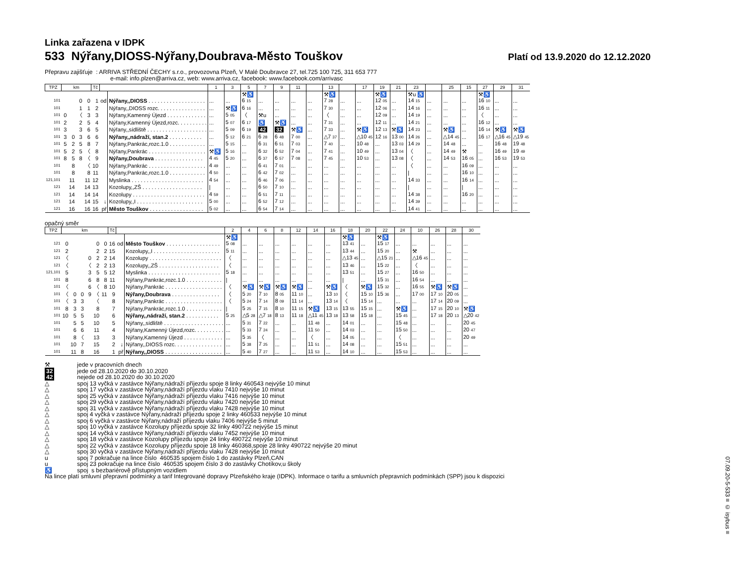07.09.20-5-533 ≡ © isybus ≡
Linka zařazena v IDPK
533 Nýřany,DIOSS-Nýřany,Doubrava-Město Touškov
Platí od 13.9.2020 do 12.12.2020
Přepravu zajišťuje : ARRIVA STŘEDNÍ ČECHY s.r.o., provozovna Plzeň, V Malé Doubravce 27, tel.725 100 725, 311 653 777
e-mail: info.plzen@arriva.cz, web: www.arriva.cz, facebook: www.facebook.com/arrivasc
| TPZ | km | | | | Tč | | | 1 | 3 | 5 | 7 | 9 | 11 | | 13 | | 17 | 19 | 21 | 23 | | 25 | 15 | 27 | 29 | 31 |
| --- | --- | --- | --- | --- | --- | --- | --- | --- | --- | --- | --- | --- | --- | --- | --- | --- | --- | --- | --- | --- | --- | --- | --- | --- | --- | --- |
| | | | | | | | | | | ⚒♿ | | | | | ⚒♿ | | | ⚒♿ | | ⚒u ♿ | | | | ⚒♿ | | |
| 101 | | | 0 | 0 | 1 | od | Nýřany,,DIOSS . . . . . . . . . . . . . . . . . . . | ... | ... | 6 15 | ... | ... | ... | ... | 7 28 | ... | ... | 12 05 | ... | 14 15 | ... | ... | ... | 16 10 | ... | ... |
| 101 | | | 1 | 1 | 2 | | Nýřany,,DIOSS rozc. . . . . . . . . . . . . . . . | ... | ⚒♿ | 6 16 | ... | ... | ... | ... | 7 30 | ... | ... | 12 06 | ... | 14 16 | ... | ... | ... | 16 11 | ... | ... |
| 101 | 0 | | 〈 | 3 | 3 | | Nýřany,Kamenný Újezd . . . . . . . . . . . . . | ... | 5 05 | 〈 | ⚒u | ... | ... | ... | 〈 | ... | ... | 12 09 | ... | 14 19 | ... | ... | ... | 〈 | ... | ... |
| 101 | 2 | | 2 | 5 | 4 | | Nýřany,Kamenný Újezd,rozc. . . . . . . . . . | ... | 5 07 | 6 17 | ♿ | ⚒♿ | ... | ... | 7 31 | ... | ... | 12 11 | ... | 14 21 | ... | ... | ... | 16 12 | ... | ... |
| 101 | 3 | | 3 | 6 | 5 | | Nýřany,,sídliště . . . . . . . . . . . . . . . . . . . . | ... | 5 09 | 6 19 | 42 | 32 | ⚒♿ | ... | 7 33 | ... | ⚒♿ | 12 13 | ⚒♿ | 14 23 | ... | ⚒♿ | ... | 16 14 | ⚒♿ | ⚒♿ |
| 101 | 3 | 0 | 3 | 6 | 6 | | Nýřany,,nádraží, stan.2 . . . . . . . . . . . | ... | 5 12 | 6 21 | 6 28 | 6 48 | 7 00 | ... | △7 37 | ... | △10 45 | 12 16 | 13 00 | 14 26 | ... | △14 45 | ... | 16 17 | △16 45 | △19 45 |
| 101 | 5 | 2 | 5 | 8 | 7 | | Nýřany,Pankrác,rozc.1.0 . . . . . . . . . . . . | ... | 5 15 | ... | 6 31 | 6 51 | 7 03 | ... | 7 40 | ... | 10 48 | ... | 13 03 | 14 29 | ... | 14 48 | ... | ... | 16 48 | 19 48 |
| 101 | 5 | 2 | 5 | 〈 | 8 | | Nýřany,Pankrác . . . . . . . . . . . . . . . . . . . | ⚒♿ | 5 16 | ... | 6 32 | 6 52 | 7 04 | ... | 7 41 | ... | 10 49 | ... | 13 04 | 〈 | ... | 14 49 | ⚒ | ... | 16 49 | 19 49 |
| 101 | 8 | 5 | 8 | 〈 | 9 | | Nýřany,Doubrava . . . . . . . . . . . . . . . . | 4 45 | 5 20 | ... | 6 37 | 6 57 | 7 08 | ... | 7 45 | ... | 10 53 | ... | 13 08 | 〈 | ... | 14 53 | 16 05 | ... | 16 53 | 19 53 |
| 101 | | 8 | | 〈 | 10 | | Nýřany,Pankrác . . . . . . . . . . . . . . . . . . . | 4 49 | ... | ... | 6 41 | 7 01 | ... | ... | ... | ... | ... | ... | ... | 〈 | ... | ... | 16 09 | ... | ... | ... |
| 101 | | 8 | | 8 | 11 | | Nýřany,Pankrác,rozc.1.0 . . . . . . . . . . . . | 4 50 | ... | ... | 6 42 | 7 02 | ... | ... | ... | ... | ... | ... | ... | / | ... | ... | 16 10 | ... | ... | ... |
| 121,101 | | 11 | | 11 | 12 | | Myslinka . . . . . . . . . . . . . . . . . . . . . . . . | 4 54 | ... | ... | 6 46 | 7 06 | ... | ... | ... | ... | ... | ... | ... | 14 33 | ... | ... | 16 14 | ... | ... | ... |
| 121 | | 14 | | 14 | 13 | | Kozolupy,,ZŠ . . . . . . . . . . . . . . . . . . . . | / | ... | ... | 6 50 | 7 10 | ... | ... | ... | ... | ... | ... | ... | / | ... | ... | / | ... | ... | ... |
| 121 | | 14 | | 14 | 14 | | Kozolupy . . . . . . . . . . . . . . . . . . . . . . . . | 4 59 | ... | ... | 6 51 | 7 11 | ... | ... | ... | ... | ... | ... | ... | 14 38 | ... | ... | 16 20 | ... | ... | ... |
| 121 | | 14 | | 14 | 15 | ↓ | Kozolupy,,I . . . . . . . . . . . . . . . . . . . . . . | 5 00 | ... | ... | 6 52 | 7 12 | ... | ... | ... | ... | ... | ... | ... | 14 39 | ... | ... | ... | ... | ... | ... |
| 121 | | 16 | | 16 | 16 | př | Město Touškov . . . . . . . . . . . . . . . . . . | 5 02 | ... | ... | 6 54 | 7 14 | ... | ... | ... | ... | ... | ... | ... | 14 41 | ... | ... | ... | ... | ... | ... |
opačný směr
| TPZ | km | | | | | | Tč | | | 2 | 4 | 6 | 8 | 12 | 14 | 16 | 18 | 20 | 22 | 24 | 10 | 26 | 28 | 30 |
| --- | --- | --- | --- | --- | --- | --- | --- | --- | --- | --- | --- | --- | --- | --- | --- | --- | --- | --- | --- | --- | --- | --- | --- | --- |
| | | | | | | | | | | ⚒♿ | | | | | | | ⚒♿ | | ⚒♿ | | | | | |
| 121 | 0 | | | | 0 | 0 | 16 | od | Město Touškov . . . . . . . . . . . . . . . . . . | 5 08 | ... | ... | ... | ... | ... | ... | 13 41 | ... | 15 17 | ... | ... | ... | ... | ... |
| 121 | 2 | | | | 2 | 2 | 15 | | Kozolupy,,I . . . . . . . . . . . . . . . . . . . . . . | 5 11 | ... | ... | ... | ... | ... | ... | 13 44 | ... | 15 20 | ... | ⚒ | ... | ... | ... |
| 121 | 〈 | | | 0 | 2 | 2 | 14 | | Kozolupy . . . . . . . . . . . . . . . . . . . . . . . . | 〈 | ... | ... | ... | ... | ... | ... | △13 45 | ... | △15 21 | ... | △16 45 | ... | ... | ... |
| 121 | 〈 | | | 〈 | 2 | 2 | 13 | | Kozolupy,,ZŠ . . . . . . . . . . . . . . . . . . . . | 〈 | ... | ... | ... | ... | ... | ... | 13 46 | ... | 15 22 | ... | 〈 | ... | ... | ... |
| 121,101 | 5 | | | 3 | 5 | 5 | 12 | | Myslinka . . . . . . . . . . . . . . . . . . . . . . . . | 5 18 | ... | ... | ... | ... | ... | ... | 13 51 | ... | 15 27 | ... | 16 50 | ... | ... | ... |
| 101 | 8 | | | 6 | 8 | 8 | 11 | | Nýřany,Pankrác,rozc.1.0 . . . . . . . . . . . . | / | ... | ... | ... | ... | ... | ... | / | ... | 15 31 | ... | 16 54 | ... | ... | ... |
| 101 | 〈 | | | 6 | 〈 | 8 | 10 | | Nýřany,Pankrác . . . . . . . . . . . . . . . . . . . | 〈 | ⚒♿ | ⚒♿ | ⚒♿ | ⚒♿ | ... | ⚒♿ | 〈 | ⚒♿ | 15 32 | ... | 16 55 | ⚒♿ | ⚒♿ | ... |
| 101 | 〈 | 0 | 0 | 9 | 〈 | 11 | 9 | | Nýřany,Doubrava . . . . . . . . . . . . . . . . | 〈 | 5 20 | 7 10 | 8 05 | 11 10 | ... | 13 10 | 〈 | 15 10 | 15 36 | ... | 17 00 | 17 10 | 20 05 | ... |
| 101 | 〈 | 3 | 3 | | 〈 | | 8 | | Nýřany,Pankrác . . . . . . . . . . . . . . . . . . . | 〈 | 5 24 | 7 14 | 8 09 | 11 14 | ... | 13 14 | 〈 | 15 14 | ... | ... | ... | 17 14 | 20 09 | ... |
| 101 | 8 | 3 | 3 | | 8 | | 7 | | Nýřany,Pankrác,rozc.1.0 . . . . . . . . . . . . | / | 5 25 | 7 15 | 8 10 | 11 15 | ⚒♿ | 13 15 | 13 55 | 15 15 | ... | ⚒♿ | ... | 17 15 | 20 10 | ⚒♿ |
| 101 | 10 | 5 | 5 | | 10 | | 6 | | Nýřany,,nádraží, stan.2 . . . . . . . . . . . | 5 25 | △5 28 | △7 18 | 8 13 | 11 18 | △11 45 | 13 18 | 13 58 | 15 18 | ... | 15 45 | ... | 17 18 | 20 13 | △20 42 |
| 101 | | 5 | 5 | | 10 | | 5 | | Nýřany,,sídliště . . . . . . . . . . . . . . . . . . . . | ... | 5 31 | 7 22 | ... | ... | 11 48 | ... | 14 01 | ... | ... | 15 48 | ... | ... | ... | 20 45 |
| 101 | | 6 | 6 | | 11 | | 4 | | Nýřany,Kamenný Újezd,rozc. . . . . . . . . . | ... | 5 33 | 7 24 | ... | ... | 11 50 | ... | 14 03 | ... | ... | 15 50 | ... | ... | ... | 20 47 |
| 101 | | 8 | 〈 | | 13 | | 3 | | Nýřany,Kamenný Újezd . . . . . . . . . . . . . | ... | 5 35 | 〈 | ... | ... | 〈 | ... | 14 05 | ... | ... | 〈 | ... | ... | ... | 20 49 |
| 101 | | 10 | 7 | | 15 | | 2 | ↓ | Nýřany,,DIOSS rozc. . . . . . . . . . . . . . . . | ... | 5 38 | 7 25 | ... | ... | 11 51 | ... | 14 08 | ... | ... | 15 51 | ... | ... | ... | ... |
| 101 | | 11 | 8 | | 16 | | 1 | př | Nýřany,,DIOSS . . . . . . . . . . . . . . . . . . . | ... | 5 40 | 7 27 | ... | ... | 11 53 | ... | 14 10 | ... | ... | 15 53 | ... | ... | ... | ... |
⚒ jede v pracovních dnech
32 jede od 28.10.2020 do 30.10.2020
42 nejede od 28.10.2020 do 30.10.2020
△ spoj 13 vyčká v zastávce Nýřany,nádraží příjezdu spoje 8 linky 460543 nejvýše 10 minut
△ spoj 17 vyčká v zastávce Nýřany,nádraží příjezdu vlaku 7410 nejvýše 10 minut
△ spoj 25 vyčká v zastávce Nýřany,nádraží příjezdu vlaku 7416 nejvýše 10 minut
△ spoj 29 vyčká v zastávce Nýřany,nádraží příjezdu vlaku 7420 nejvýše 10 minut
△ spoj 31 vyčká v zastávce Nýřany,nádraží příjezdu vlaku 7428 nejvýše 10 minut
△ spoj 4 vyčká v zastávce Nýřany,nádraží příjezdu spoje 2 linky 460533 nejvýše 10 minut
△ spoj 6 vyčká v zastávce Nýřany,nádraží příjezdu vlaku 7406 nejvýše 5 minut
△ spoj 10 vyčká v zastávce Kozolupy příjezdu spoje 32 linky 490722 nejvýše 15 minut
△ spoj 14 vyčká v zastávce Nýřany,nádraží příjezdu vlaku 7452 nejvýše 10 minut
△ spoj 18 vyčká v zastávce Kozolupy příjezdu spoje 24 linky 490722 nejvýše 10 minut
△ spoj 22 vyčká v zastávce Kozolupy příjezdu spoje 18 linky 460368,spoje 28 linky 490722 nejvýše 20 minut
△ spoj 30 vyčká v zastávce Nýřany,nádraží příjezdu vlaku 7428 nejvýše 10 minut
u spoj 7 pokračuje na lince číslo 460535 spojem číslo 1 do zastávky Plzeň,CAN
u spoj 23 pokračuje na lince číslo 460535 spojem číslo 3 do zastávky Chotíkov,u školy
♿ spoj s bezbariérově přístupným vozidlem
Na lince platí smluvní přepravní podmínky a tarif Integrované dopravy Plzeňského kraje (IDPK). Informace o tarifu a smluvních přepravních podmínkách (SPP) jsou k dispozici